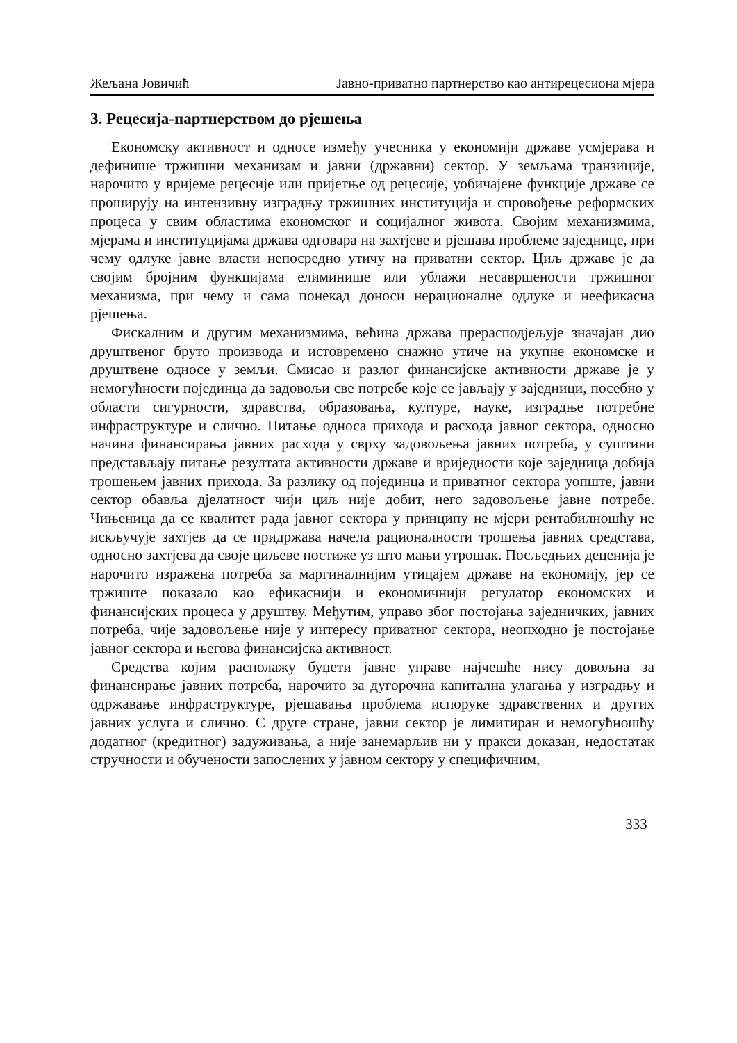Жељана Јовичић Јавно-приватно партнерство као антирецесиона мјера
3. Рецесија-партнерством до рјешења
Економску активност и односе између учесника у економији државе усмјерава и дефинише тржишни механизам и јавни (државни) сектор. У земљама транзиције, нарочито у вријеме рецесије или пријетње од рецесије, уобичајене функције државе се проширују на интензивну изградњу тржишних институција и спровођење реформских процеса у свим областима економског и социјалног живота. Својим механизмима, мјерама и институцијама држава одговара на захтјеве и рјешава проблеме заједнице, при чему одлуке јавне власти непосредно утичу на приватни сектор. Циљ државе је да својим бројним функцијама елиминише или ублажи несавршености тржишног механизма, при чему и сама понекад доноси нерационалне одлуке и неефикасна рјешења.
Фискалним и другим механизмима, већина држава прерасподјељује значајан дио друштвеног бруто производа и истовремено снажно утиче на укупне економске и друштвене односе у земљи. Смисао и разлог финансијске активности државе је у немогућности појединца да задовољи све потребе које се јављају у заједници, посебно у области сигурности, здравства, образовања, културе, науке, изградње потребне инфраструктуре и слично. Питање односа прихода и расхода јавног сектора, односно начина финансирања јавних расхода у сврху задовољења јавних потреба, у суштини представљају питање резултата активности државе и вриједности које заједница добија трошењем јавних прихода. За разлику од појединца и приватног сектора уопште, јавни сектор обавља дјелатност чији циљ није добит, него задовољење јавне потребе. Чињеница да се квалитет рада јавног сектора у принципу не мјери рентабилношћу не искључује захтјев да се придржава начела рационалности трошења јавних средстава, односно захтјева да своје циљеве постиже уз што мањи утрошак. Посљедњих деценија је нарочито изражена потреба за маргиналнијим утицајем државе на економију, јер се тржиште показало као ефикаснији и економичнији регулатор економских и финансијских процеса у друштву. Међутим, управо због постојања заједничких, јавних потреба, чије задовољење није у интересу приватног сектора, неопходно је постојање јавног сектора и његова финансијска активност.
Средства којим располажу буџети јавне управе најчешће нису довољна за финансирање јавних потреба, нарочито за дугорочна капитална улагања у изградњу и одржавање инфраструктуре, рјешавања проблема испоруке здравствених и других јавних услуга и слично. С друге стране, јавни сектор је лимитиран и немогућношћу додатног (кредитног) задуживања, а није занемарљив ни у пракси доказан, недостатак стручности и обучености запослених у јавном сектору у специфичним,
333